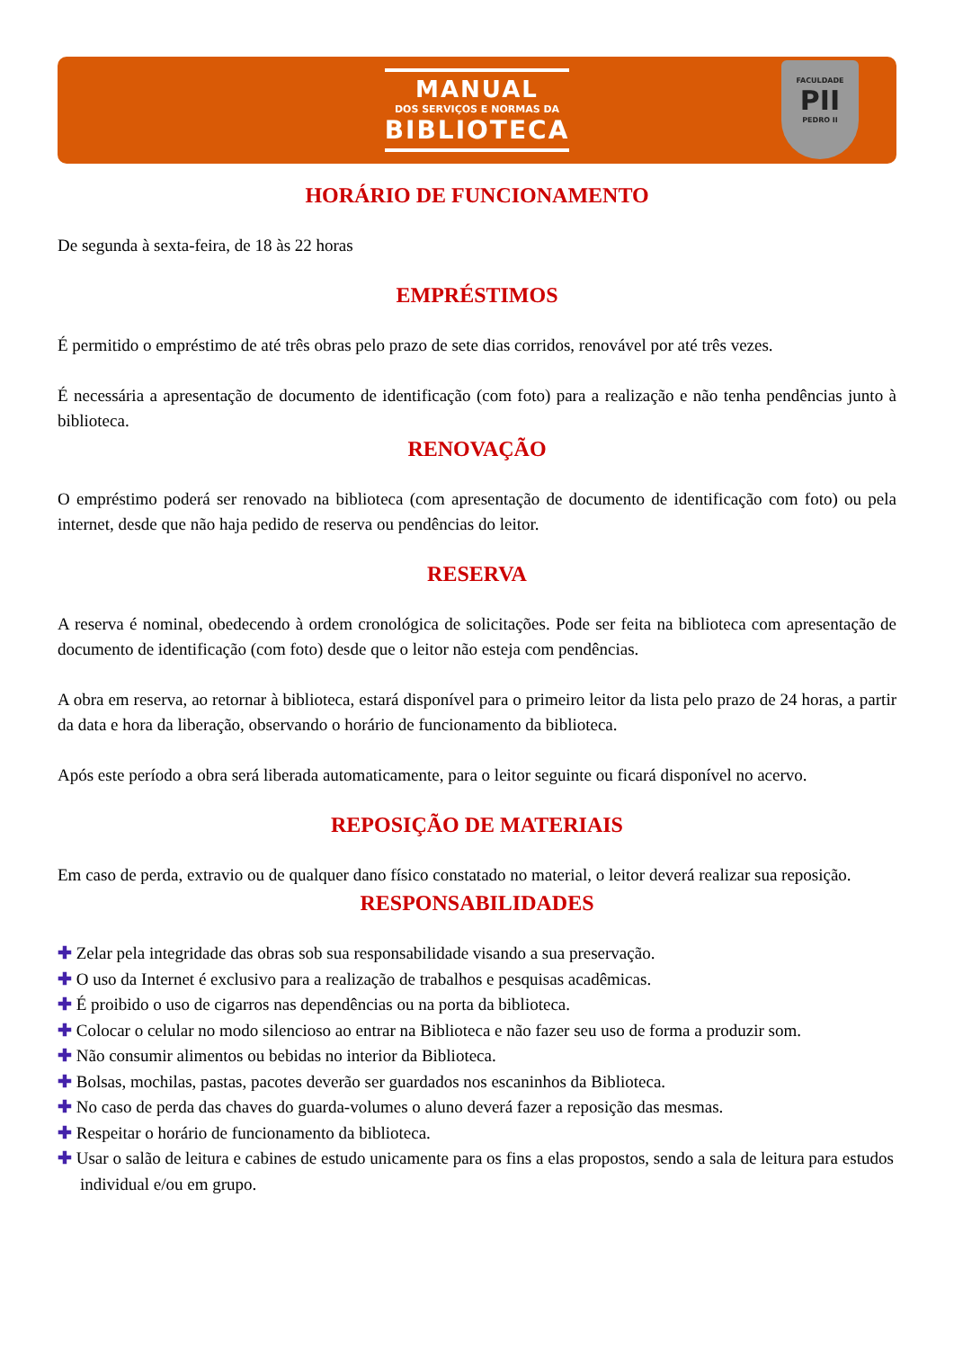MANUAL
DOS SERVIÇOS E NORMAS DA
BIBLIOTECA
FACULDADE
PII
PEDRO II
HORÁRIO DE FUNCIONAMENTO
De segunda à sexta-feira, de 18 às 22 horas
EMPRÉSTIMOS
É permitido o empréstimo de até três obras pelo prazo de sete dias corridos, renovável por até três vezes.
É necessária a apresentação de documento de identificação (com foto) para a realização e não tenha pendências junto à biblioteca.
RENOVAÇÃO
O empréstimo poderá ser renovado na biblioteca (com apresentação de documento de identificação com foto) ou pela internet, desde que não haja pedido de reserva ou pendências do leitor.
RESERVA
A reserva é nominal, obedecendo à ordem cronológica de solicitações. Pode ser feita na biblioteca com apresentação de documento de identificação (com foto) desde que o leitor não esteja com pendências.
A obra em reserva, ao retornar à biblioteca, estará disponível para o primeiro leitor da lista pelo prazo de 24 horas, a partir da data e hora da liberação, observando o horário de funcionamento da biblioteca.
Após este período a obra será liberada automaticamente, para o leitor seguinte ou ficará disponível no acervo.
REPOSIÇÃO DE MATERIAIS
Em caso de perda, extravio ou de qualquer dano físico constatado no material, o leitor deverá realizar sua reposição.
RESPONSABILIDADES
✚ Zelar pela integridade das obras sob sua responsabilidade visando a sua preservação.
✚ O uso da Internet é exclusivo para a realização de trabalhos e pesquisas acadêmicas.
✚ É proibido o uso de cigarros nas dependências ou na porta da biblioteca.
✚ Colocar o celular no modo silencioso ao entrar na Biblioteca e não fazer seu uso de forma a produzir som.
✚ Não consumir alimentos ou bebidas no interior da Biblioteca.
✚ Bolsas, mochilas, pastas, pacotes deverão ser guardados nos escaninhos da Biblioteca.
✚ No caso de perda das chaves do guarda-volumes o aluno deverá fazer a reposição das mesmas.
✚ Respeitar o horário de funcionamento da biblioteca.
✚ Usar o salão de leitura e cabines de estudo unicamente para os fins a elas propostos, sendo a sala de leitura para estudos individual e/ou em grupo.